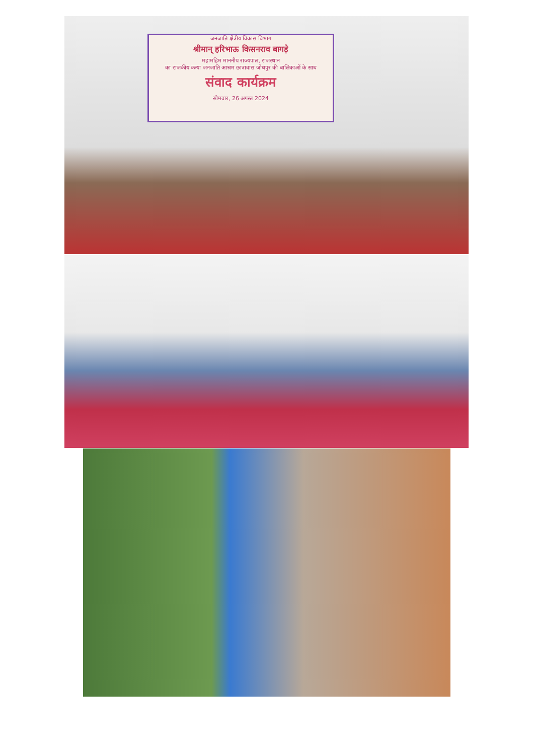जनजाति क्षेत्रीय विकास विभाग
श्रीमान् हरिभाऊ किसनराव बागड़े
महामहिम माननीय राज्यपाल, राजस्थान
का राजकीय कन्या जनजाति आश्रम छात्रावास जोधपुर की बालिकाओं के साथ
संवाद कार्यक्रम
सोमवार, 26 अगस्त 2024